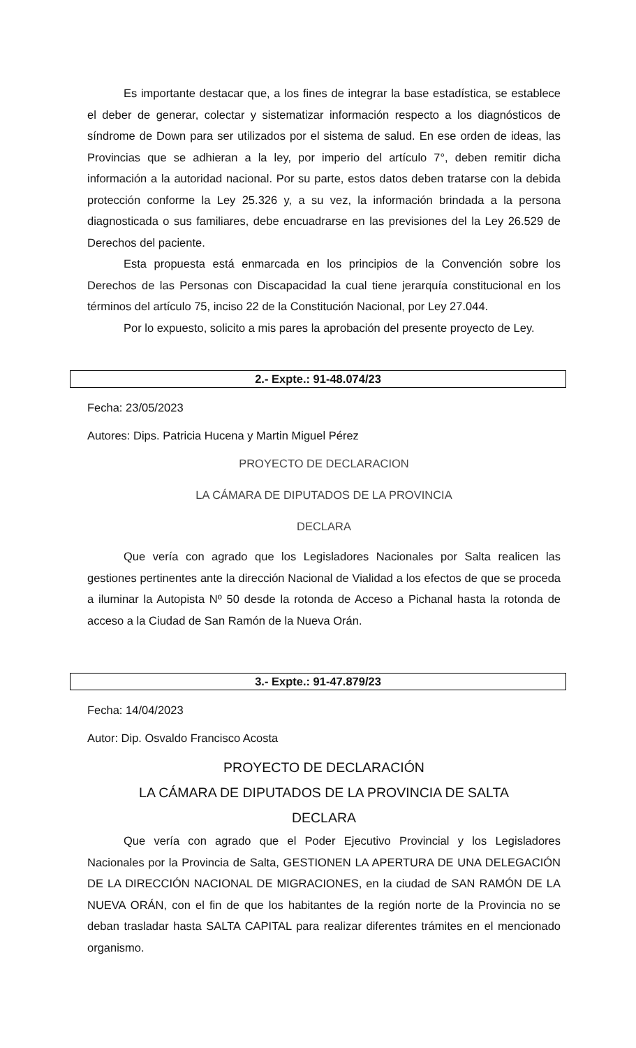Es importante destacar que, a los fines de integrar la base estadística, se establece el deber de generar, colectar y sistematizar información respecto a los diagnósticos de síndrome de Down para ser utilizados por el sistema de salud. En ese orden de ideas, las Provincias que se adhieran a la ley, por imperio del artículo 7°, deben remitir dicha información a la autoridad nacional. Por su parte, estos datos deben tratarse con la debida protección conforme la Ley 25.326 y, a su vez, la información brindada a la persona diagnosticada o sus familiares, debe encuadrarse en las previsiones del la Ley 26.529 de Derechos del paciente.
Esta propuesta está enmarcada en los principios de la Convención sobre los Derechos de las Personas con Discapacidad la cual tiene jerarquía constitucional en los términos del artículo 75, inciso 22 de la Constitución Nacional, por Ley 27.044.
Por lo expuesto, solicito a mis pares la aprobación del presente proyecto de Ley.
2.- Expte.: 91-48.074/23
Fecha: 23/05/2023
Autores: Dips. Patricia Hucena y Martin Miguel Pérez
PROYECTO DE DECLARACION
LA CÁMARA DE DIPUTADOS DE LA PROVINCIA
DECLARA
Que vería con agrado que los Legisladores Nacionales por Salta realicen las gestiones pertinentes ante la dirección Nacional de Vialidad a los efectos de que se proceda a iluminar la Autopista Nº 50 desde la rotonda de Acceso a Pichanal hasta la rotonda de acceso a la Ciudad de San Ramón de la Nueva Orán.
3.- Expte.: 91-47.879/23
Fecha: 14/04/2023
Autor: Dip. Osvaldo Francisco Acosta
PROYECTO DE DECLARACIÓN
LA CÁMARA DE DIPUTADOS DE LA PROVINCIA DE SALTA
DECLARA
Que vería con agrado que el Poder Ejecutivo Provincial y los Legisladores Nacionales por la Provincia de Salta, GESTIONEN LA APERTURA DE UNA DELEGACIÓN DE LA DIRECCIÓN NACIONAL DE MIGRACIONES, en la ciudad de SAN RAMÓN DE LA NUEVA ORÁN, con el fin de que los habitantes de la región norte de la Provincia no se deban trasladar hasta SALTA CAPITAL para realizar diferentes trámites en el mencionado organismo.